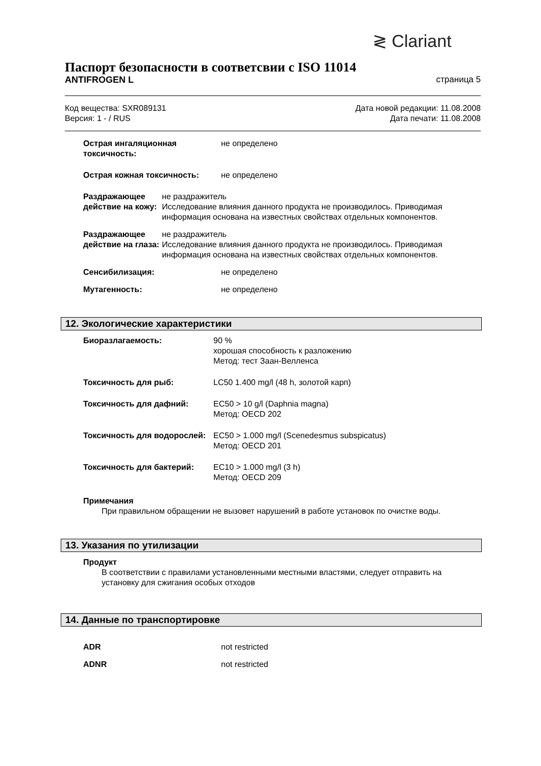≷ Clariant
Паспорт безопасности в соответсвии с ISO 11014
ANTIFROGEN L страница 5
Код вещества: SXR089131
Версия: 1 - / RUS
Дата новой редакции: 11.08.2008
Дата печати: 11.08.2008
Острая ингаляционная токсичность:
не определено
Острая кожная токсичность: не определено
Раздражающее действие на кожу:
не раздражитель
Исследование влияния данного продукта не производилось. Приводимая информация основана на известных свойствах отдельных компонентов.
Раздражающее действие на глаза:
не раздражитель
Исследование влияния данного продукта не производилось. Приводимая информация основана на известных свойствах отдельных компонентов.
Сенсибилизация: не определено
Мутагенность: не определено
12. Экологические характеристики
Биоразлагаемость: 90 %
хорошая способность к разложению
Метод: тест Заан-Велленса
Токсичность для рыб: LC50 1.400 mg/l (48 h, золотой карп)
Токсичность для дафний: EC50 > 10 g/l (Daphnia magna)
Метод: OECD 202
Токсичность для водорослей:
EC50 > 1.000 mg/l (Scenedesmus subspicatus)
Метод: OECD 201
Токсичность для бактерий: EC10 > 1.000 mg/l (3 h)
Метод: OECD 209
Примечания
При правильном обращении не вызовет нарушений в работе установок по очистке воды.
13. Указания по утилизации
Продукт
В соответствии с правилами установленными местными властями, следует отправить на установку для сжигания особых отходов
14. Данные по транспортировке
ADR not restricted
ADNR not restricted